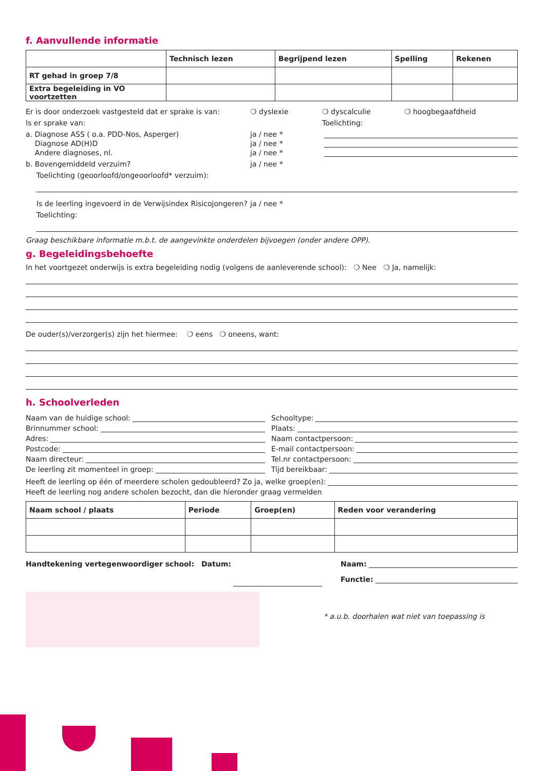f. Aanvullende informatie
| | Technisch lezen | Begrijpend lezen | Spelling | Rekenen |
| --- | --- | --- | --- | --- |
| RT gehad in groep 7/8 | | | | |
| Extra begeleiding in VO voortzetten | | | | |
Er is door onderzoek vastgesteld dat er sprake is van: ❍ dyslexie ❍ dyscalculie ❍ hoogbegaafdheid
Is er sprake van: Toelichting:
a. Diagnose ASS ( o.a. PDD-Nos, Asperger) ja / nee *
Diagnose AD(H)D ja / nee *
Andere diagnoses, nl. ja / nee *
b. Bovengemiddeld verzuim? ja / nee *
Toelichting (geoorloofd/ongeoorloofd* verzuim):
Is de leerling ingevoerd in de Verwijsindex Risicojongeren? ja / nee *
Toelichting:
Graag beschikbare informatie m.b.t. de aangevinkte onderdelen bijvoegen (onder andere OPP).
g. Begeleidingsbehoefte
In het voortgezet onderwijs is extra begeleiding nodig (volgens de aanleverende school): ❍ Nee ❍ Ja, namelijk:
De ouder(s)/verzorger(s) zijn het hiermee: ❍ eens ❍ oneens, want:
h. Schoolverleden
Naam van de huidige school:
Brinnummer school:
Adres:
Postcode:
Naam directeur:
De leerling zit momenteel in groep:
Schooltype:
Plaats:
Naam contactpersoon:
E-mail contactpersoon:
Tel.nr contactpersoon:
Tijd bereikbaar:
Heeft de leerling op één of meerdere scholen gedoubleerd? Zo ja, welke groep(en):
Heeft de leerling nog andere scholen bezocht, dan die hieronder graag vermelden
| Naam school / plaats | Periode | Groep(en) | Reden voor verandering |
| --- | --- | --- | --- |
Handtekening vertegenwoordiger school: Datum: Naam:
Functie:
* a.u.b. doorhalen wat niet van toepassing is